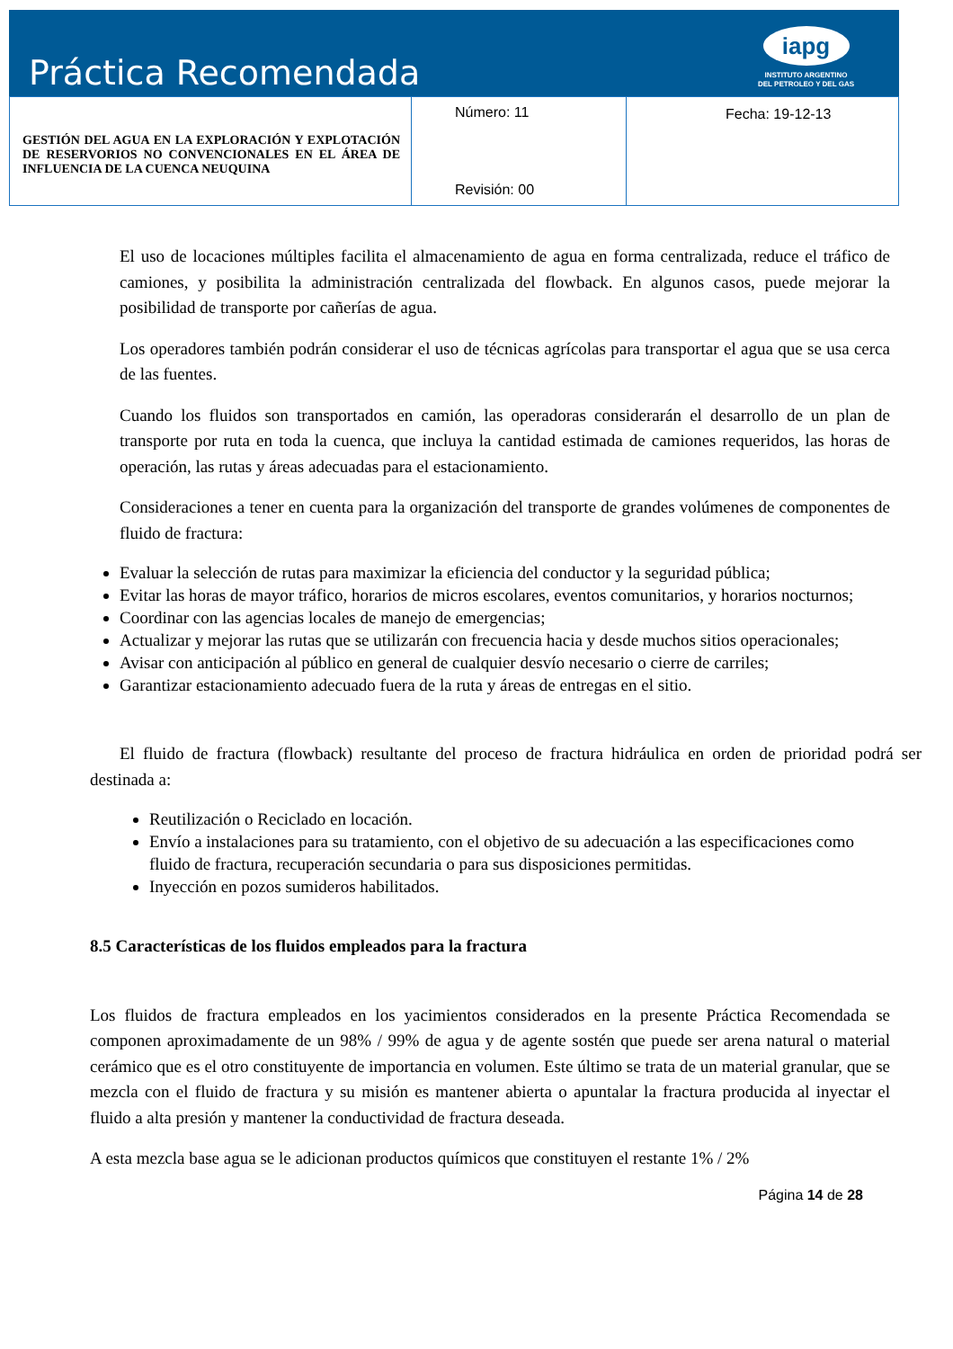Práctica Recomendada
iapg
INSTITUTO ARGENTINO
DEL PETROLEO Y DEL GAS
| GESTIÓN DEL AGUA EN LA EXPLORACIÓN Y EXPLOTACIÓN DE RESERVORIOS NO CONVENCIONALES EN EL ÁREA DE INFLUENCIA DE LA CUENCA NEUQUINA | Número: 11 Revisión: 00 | Fecha: 19-12-13 |
El uso de locaciones múltiples facilita el almacenamiento de agua en forma centralizada, reduce el tráfico de camiones, y posibilita la administración centralizada del flowback. En algunos casos, puede mejorar la posibilidad de transporte por cañerías de agua.
Los operadores también podrán considerar el uso de técnicas agrícolas para transportar el agua que se usa cerca de las fuentes.
Cuando los fluidos son transportados en camión, las operadoras considerarán el desarrollo de un plan de transporte por ruta en toda la cuenca, que incluya la cantidad estimada de camiones requeridos, las horas de operación, las rutas y áreas adecuadas para el estacionamiento.
Consideraciones a tener en cuenta para la organización del transporte de grandes volúmenes de componentes de fluido de fractura:
Evaluar la selección de rutas para maximizar la eficiencia del conductor y la seguridad pública;
Evitar las horas de mayor tráfico, horarios de micros escolares, eventos comunitarios, y horarios nocturnos;
Coordinar con las agencias locales de manejo de emergencias;
Actualizar y mejorar las rutas que se utilizarán con frecuencia hacia y desde muchos sitios operacionales;
Avisar con anticipación al público en general de cualquier desvío necesario o cierre de carriles;
Garantizar estacionamiento adecuado fuera de la ruta y áreas de entregas en el sitio.
El fluido de fractura (flowback) resultante del proceso de fractura hidráulica en orden de prioridad podrá ser destinada a:
Reutilización o Reciclado en locación.
Envío a instalaciones para su tratamiento, con el objetivo de su adecuación a las especificaciones como fluido de fractura, recuperación secundaria o para sus disposiciones permitidas.
Inyección en pozos sumideros habilitados.
8.5 Características de los fluidos empleados para la fractura
Los fluidos de fractura empleados en los yacimientos considerados en la presente Práctica Recomendada se componen aproximadamente de un 98% / 99% de agua y de agente sostén que puede ser arena natural o material cerámico que es el otro constituyente de importancia en volumen. Este último se trata de un material granular, que se mezcla con el fluido de fractura y su misión es mantener abierta o apuntalar la fractura producida al inyectar el fluido a alta presión y mantener la conductividad de fractura deseada.
A esta mezcla base agua se le adicionan productos químicos que constituyen el restante 1% / 2%
Página 14 de 28